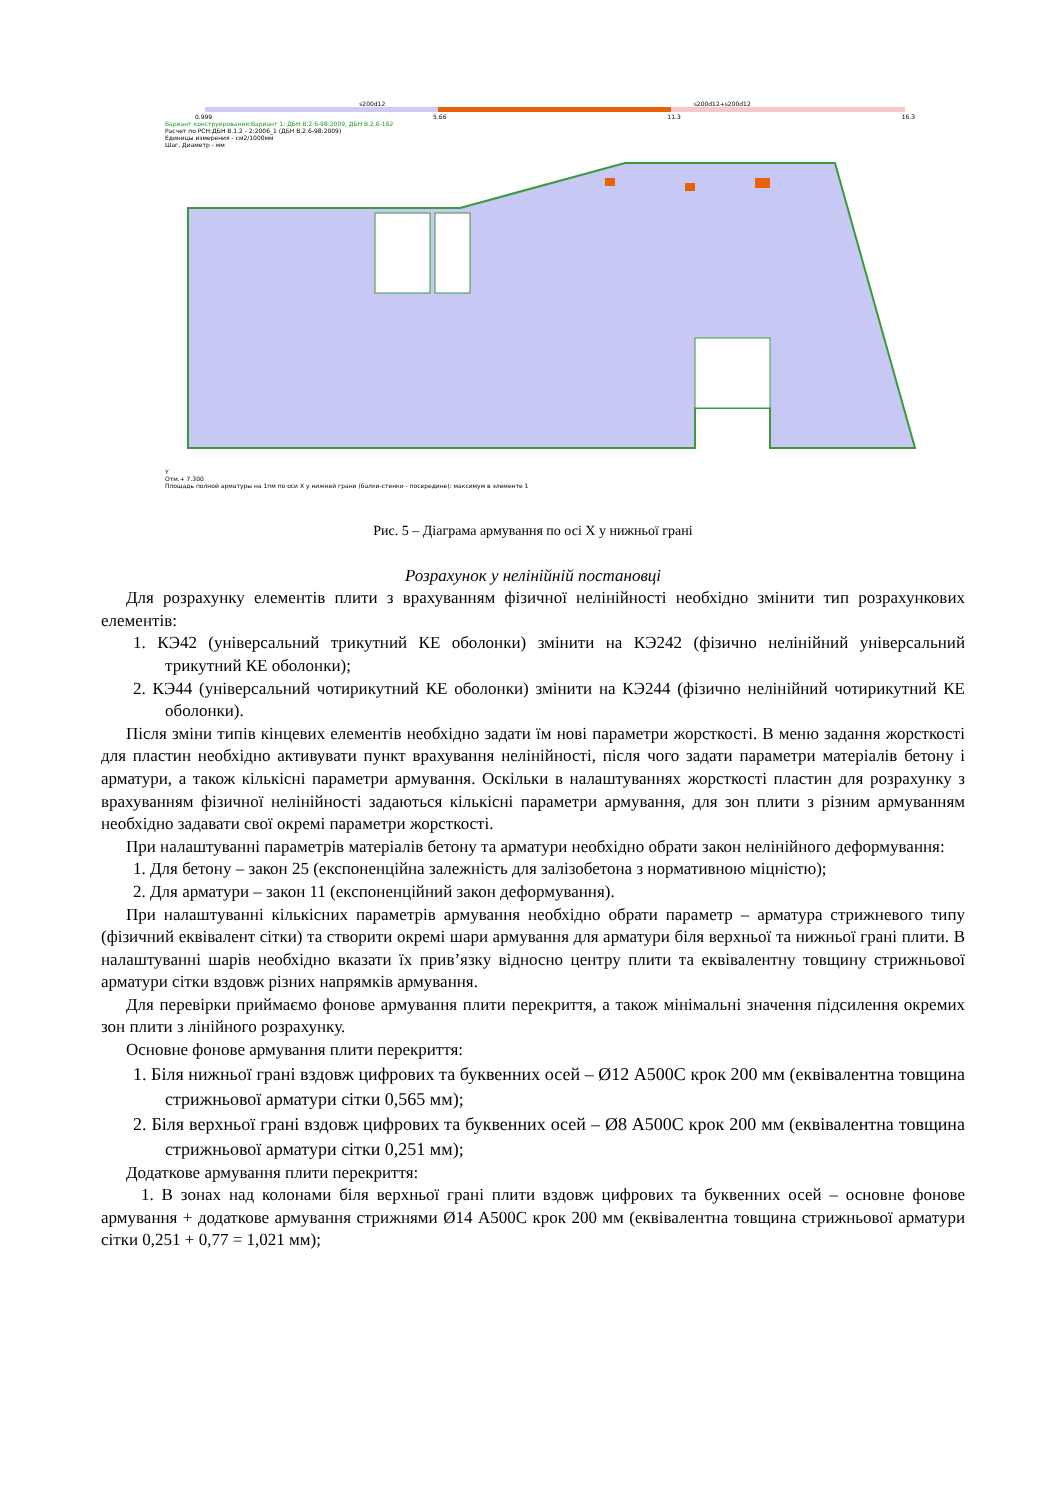s200d12 s200d12+s200d12
0.999 5.66 11.3 16.3
Вариант конструирования:Вариант 1: ДБН В.2.6-98:2009, ДБН В.2.6-162
Расчет по РСН:ДБН В.1.2 - 2:2006_1 (ДБН В.2.6-98:2009)
Единицы измерения - см2/1000мм
Шаг, Диаметр - мм
Y
Отм.+ 7.300
Площадь полной арматуры на 1пм по оси X у нижней грани (балки-стенки - посередине): максимум в элементе 1
Рис. 5 – Діаграма армування по осі X у нижньої грані
Розрахунок у нелінійній постановці
Для розрахунку елементів плити з врахуванням фізичної нелінійності необхідно змінити тип розрахункових елементів:
1. КЭ42 (універсальний трикутний КЕ оболонки) змінити на КЭ242 (фізично нелінійний універсальний трикутний КЕ оболонки);
2. КЭ44 (універсальний чотирикутний КЕ оболонки) змінити на КЭ244 (фізично нелінійний чотирикутний КЕ оболонки).
Після зміни типів кінцевих елементів необхідно задати їм нові параметри жорсткості. В меню задання жорсткості для пластин необхідно активувати пункт врахування нелінійності, після чого задати параметри матеріалів бетону і арматури, а також кількісні параметри армування. Оскільки в налаштуваннях жорсткості пластин для розрахунку з врахуванням фізичної нелінійності задаються кількісні параметри армування, для зон плити з різним армуванням необхідно задавати свої окремі параметри жорсткості.
При налаштуванні параметрів матеріалів бетону та арматури необхідно обрати закон нелінійного деформування:
1. Для бетону – закон 25 (експоненційна залежність для залізобетона з нормативною міцністю);
2. Для арматури – закон 11 (експоненційний закон деформування).
При налаштуванні кількісних параметрів армування необхідно обрати параметр – арматура стрижневого типу (фізичний еквівалент сітки) та створити окремі шари армування для арматури біля верхньої та нижньої грані плити. В налаштуванні шарів необхідно вказати їх прив’язку відносно центру плити та еквівалентну товщину стрижньової арматури сітки вздовж різних напрямків армування.
Для перевірки приймаємо фонове армування плити перекриття, а також мінімальні значення підсилення окремих зон плити з лінійного розрахунку.
Основне фонове армування плити перекриття:
1. Біля нижньої грані вздовж цифрових та буквенних осей – Ø12 А500С крок 200 мм (еквівалентна товщина стрижньової арматури сітки 0,565 мм);
2. Біля верхньої грані вздовж цифрових та буквенних осей – Ø8 А500С крок 200 мм (еквівалентна товщина стрижньової арматури сітки 0,251 мм);
Додаткове армування плити перекриття:
1. В зонах над колонами біля верхньої грані плити вздовж цифрових та буквенних осей – основне фонове армування + додаткове армування стрижнями Ø14 А500С крок 200 мм (еквівалентна товщина стрижньової арматури сітки 0,251 + 0,77 = 1,021 мм);